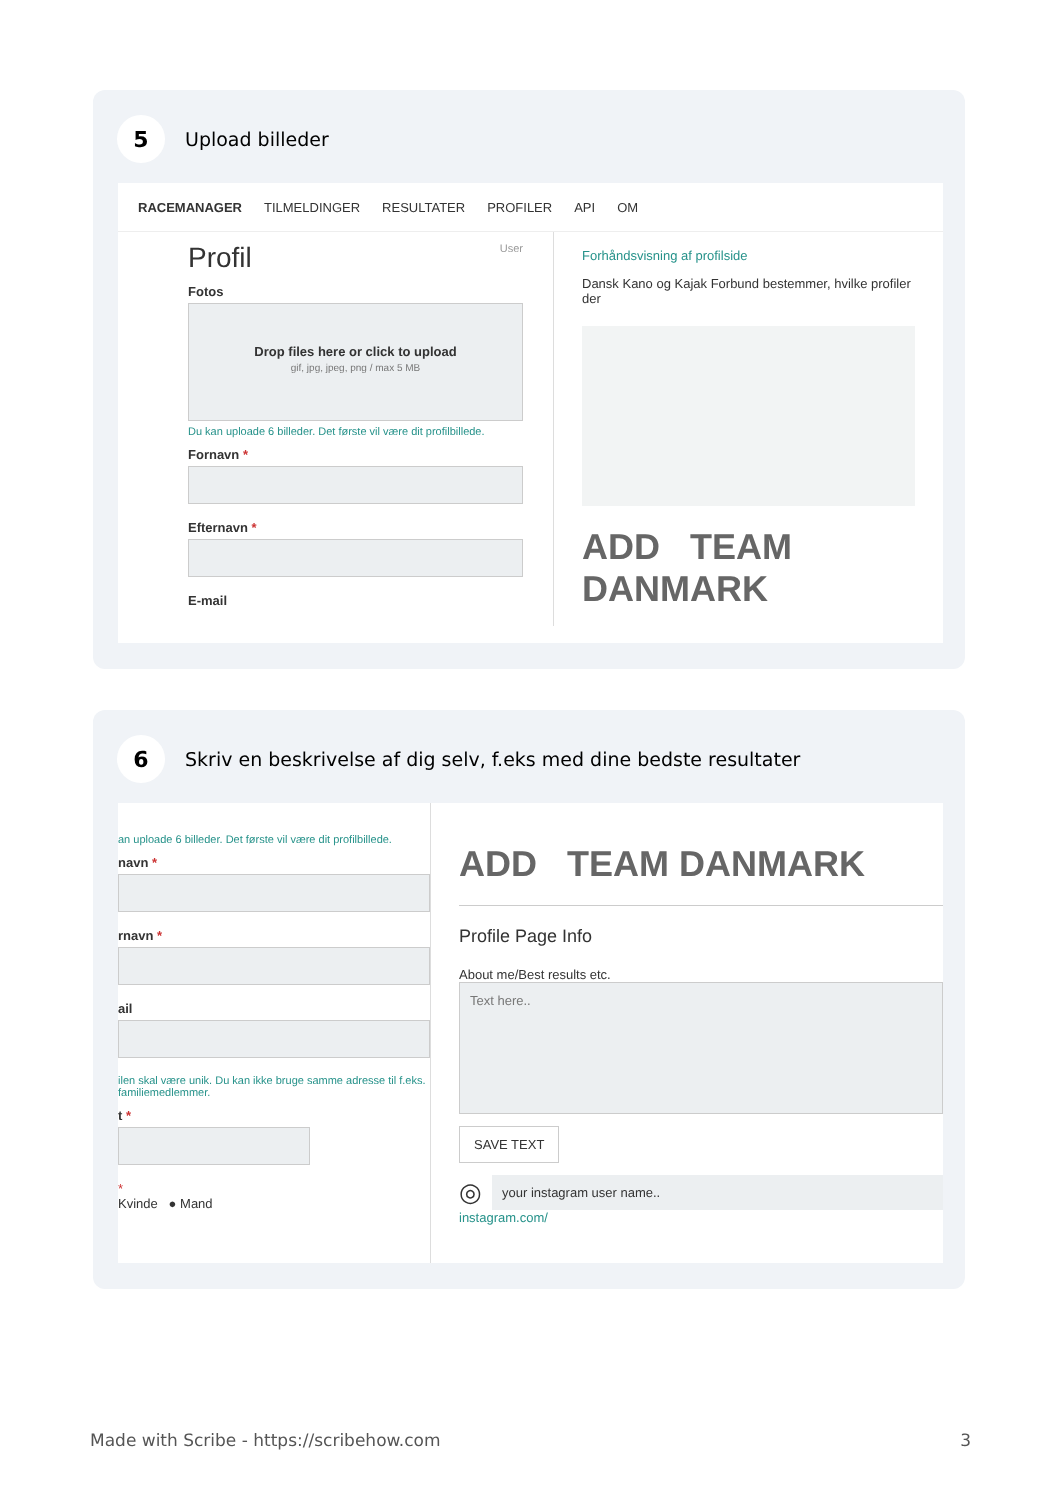5
Upload billeder
RACEMANAGER TILMELDINGER RESULTATER PROFILER API OM
Profil User
Fotos
Drop files here or click to upload
gif, jpg, jpeg, png / max 5 MB
Du kan uploade 6 billeder. Det første vil være dit profilbillede.
Fornavn *
Efternavn *
E-mail
Forhåndsvisning af profilside
Dansk Kano og Kajak Forbund bestemmer, hvilke profiler der
ADD TEAM DANMARK
6
Skriv en beskrivelse af dig selv, f.eks med dine bedste resultater
an uploade 6 billeder. Det første vil være dit profilbillede.
navn *
rnavn *
ail
ilen skal være unik. Du kan ikke bruge samme adresse til f.eks. familiemedlemmer.
t *
*
Kvinde ● Mand
ADD TEAM DANMARK
Profile Page Info
About me/Best results etc.
Text here..
SAVE TEXT
◎
your instagram user name..
instagram.com/
Made with Scribe - https://scribehow.com 3